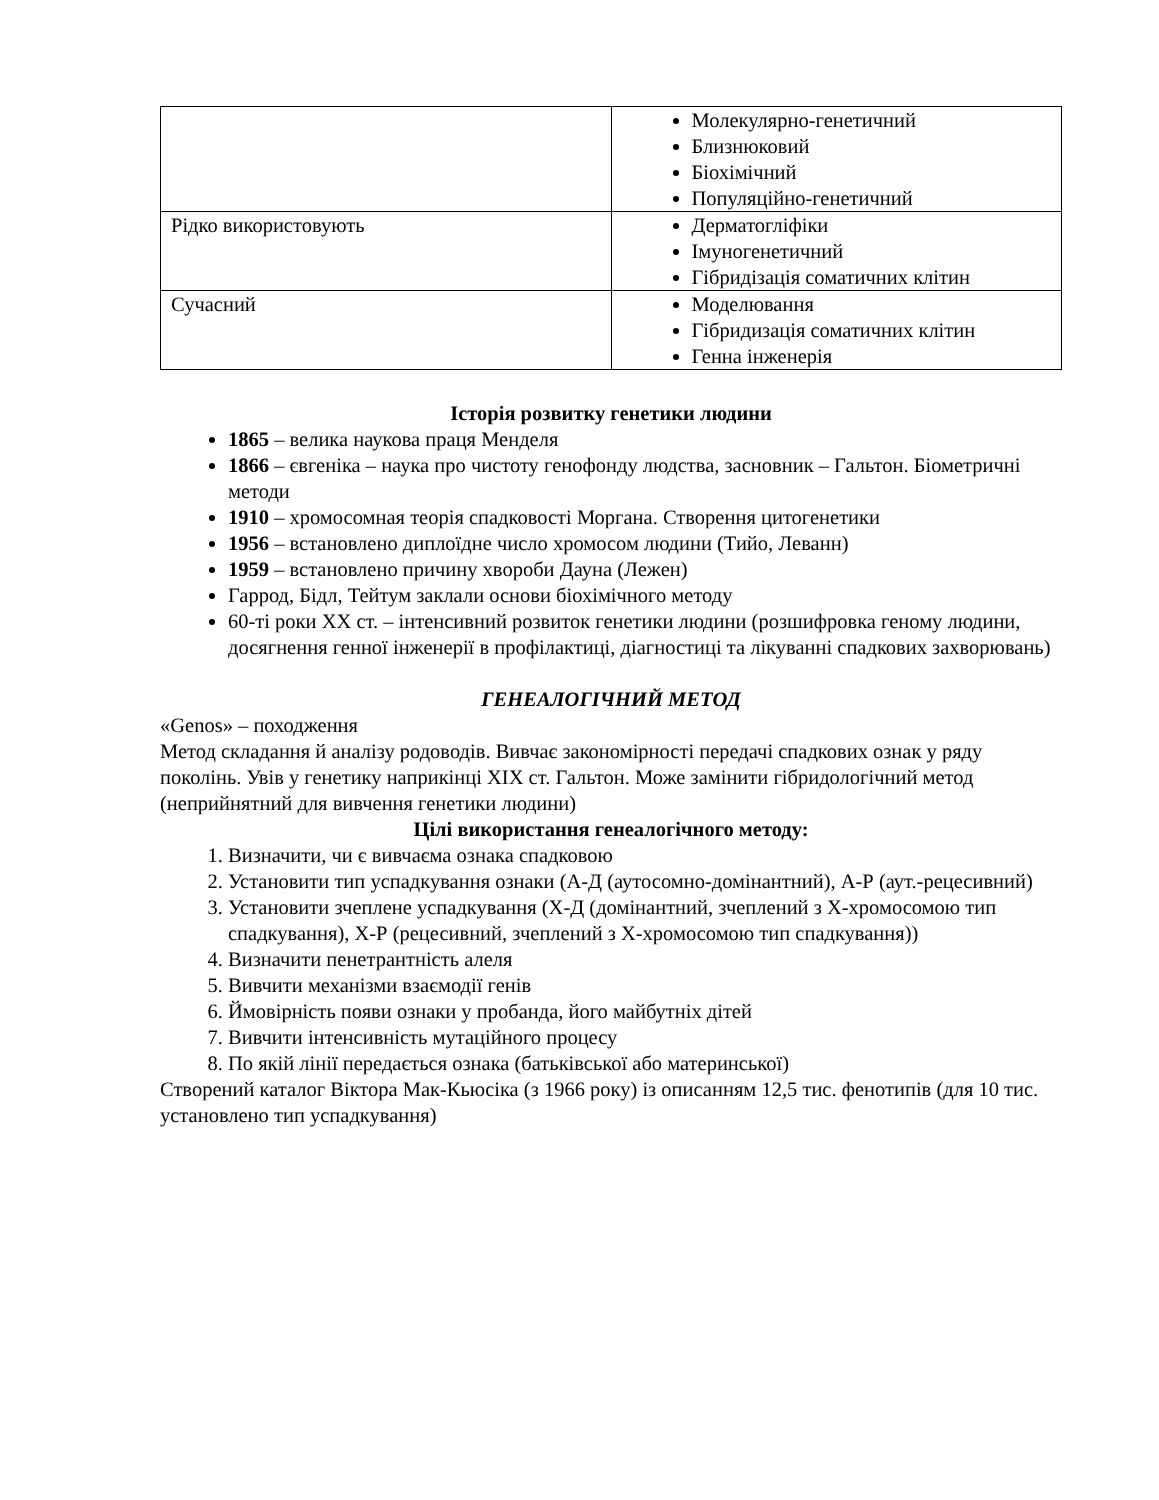| | Молекулярно-генетичний Близнюковий Біохімічний Популяційно-генетичний |
| Рідко використовують | Дерматогліфіки Імуногенетичний Гібридізація соматичних клітин |
| Сучасний | Моделювання Гібридизація соматичних клітин Генна інженерія |
Історія розвитку генетики людини
1865 – велика наукова праця Менделя
1866 – євгеніка – наука про чистоту генофонду людства, засновник – Гальтон. Біометричні методи
1910 – хромосомная теорія спадковості Моргана. Створення цитогенетики
1956 – встановлено диплоїдне число хромосом людини (Тийо, Леванн)
1959 – встановлено причину хвороби Дауна (Лежен)
Гаррод, Бідл, Тейтум заклали основи біохімічного методу
60-ті роки ХХ ст. – інтенсивний розвиток генетики людини (розшифровка геному людини, досягнення генної інженерії в профілактиці, діагностиці та лікуванні спадкових захворювань)
ГЕНЕАЛОГІЧНИЙ МЕТОД
«Genos» – походження
Метод складання й аналізу родоводів. Вивчає закономірності передачі спадкових ознак у ряду поколінь. Увів у генетику наприкінці ХІХ ст. Гальтон. Може замінити гібридологічний метод (неприйнятний для вивчення генетики людини)
Цілі використання генеалогічного методу:
1. Визначити, чи є вивчаєма ознака спадковою
2. Установити тип успадкування ознаки (А-Д (аутосомно-домінантний), А-Р (аут.-рецесивний)
3. Установити зчеплене успадкування (Х-Д (домінантний, зчеплений з Х-хромосомою тип спадкування), Х-Р (рецесивний, зчеплений з Х-хромосомою тип спадкування))
4. Визначити пенетрантність алеля
5. Вивчити механізми взаємодії генів
6. Ймовірність появи ознаки у пробанда, його майбутніх дітей
7. Вивчити інтенсивність мутаційного процесу
8. По якій лінії передається ознака (батьківської або материнської)
Створений каталог Віктора Мак-Кьюсіка (з 1966 року) із описанням 12,5 тис. фенотипів (для 10 тис. установлено тип успадкування)